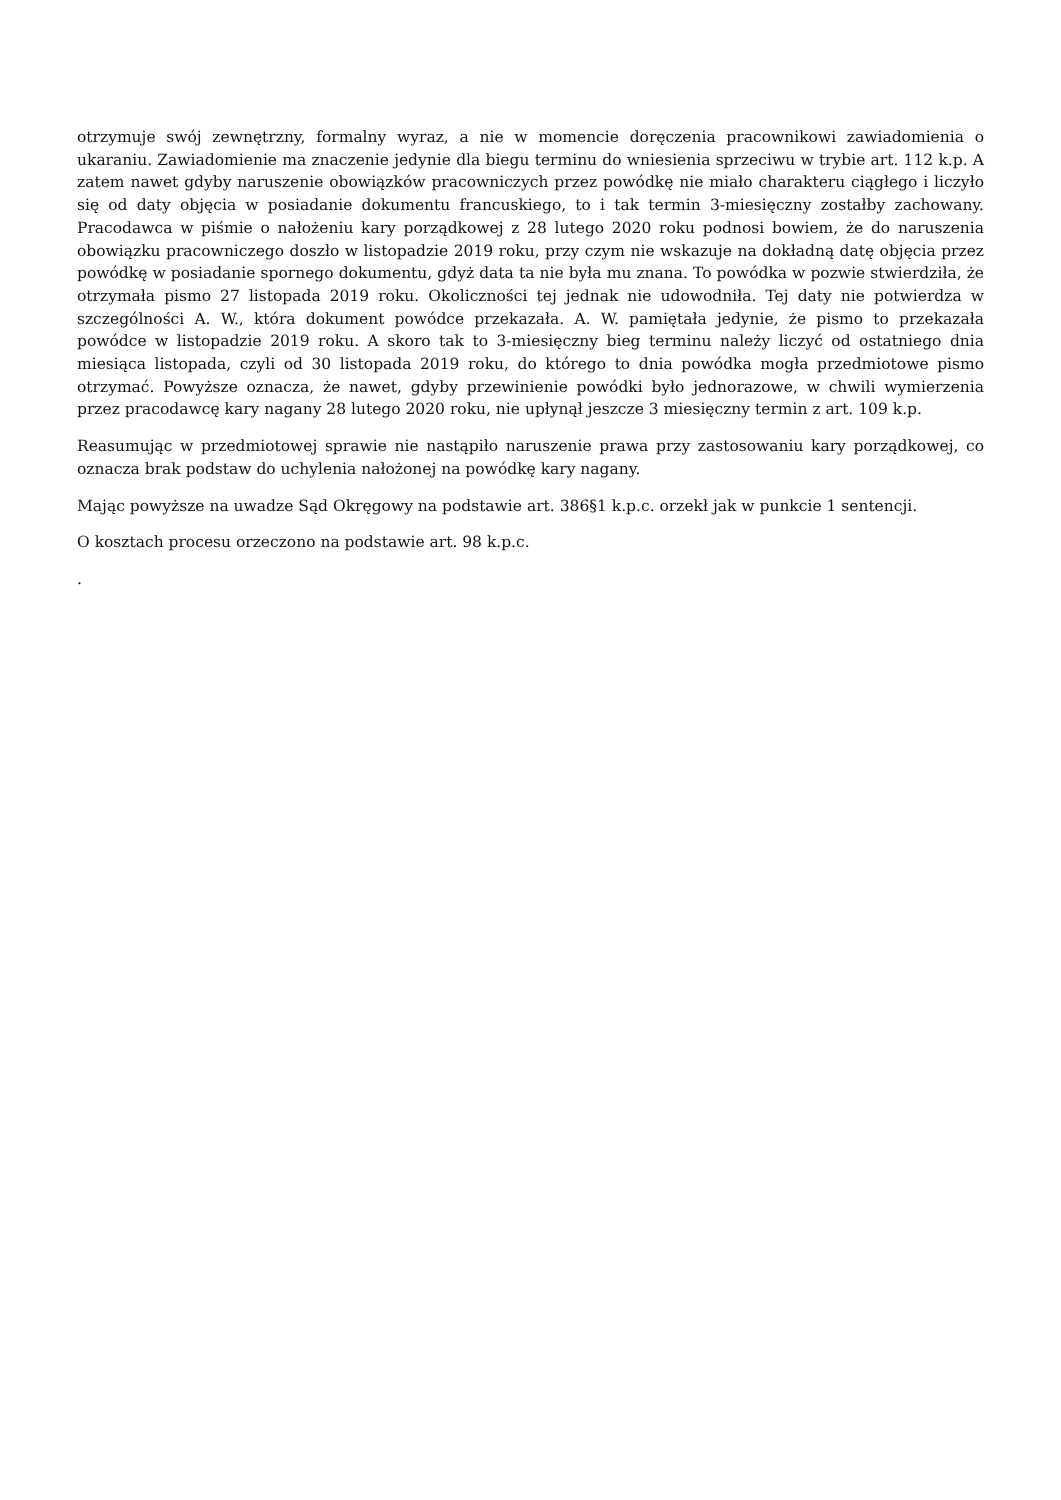otrzymuje swój zewnętrzny, formalny wyraz, a nie w momencie doręczenia pracownikowi zawiadomienia o ukaraniu. Zawiadomienie ma znaczenie jedynie dla biegu terminu do wniesienia sprzeciwu w trybie art. 112 k.p. A zatem nawet gdyby naruszenie obowiązków pracowniczych przez powódkę nie miało charakteru ciągłego i liczyło się od daty objęcia w posiadanie dokumentu francuskiego, to i tak termin 3-miesięczny zostałby zachowany. Pracodawca w piśmie o nałożeniu kary porządkowej z 28 lutego 2020 roku podnosi bowiem, że do naruszenia obowiązku pracowniczego doszło w listopadzie 2019 roku, przy czym nie wskazuje na dokładną datę objęcia przez powódkę w posiadanie spornego dokumentu, gdyż data ta nie była mu znana. To powódka w pozwie stwierdziła, że otrzymała pismo 27 listopada 2019 roku. Okoliczności tej jednak nie udowodniła. Tej daty nie potwierdza w szczególności A. W., która dokument powódce przekazała. A. W. pamiętała jedynie, że pismo to przekazała powódce w listopadzie 2019 roku. A skoro tak to 3-miesięczny bieg terminu należy liczyć od ostatniego dnia miesiąca listopada, czyli od 30 listopada 2019 roku, do którego to dnia powódka mogła przedmiotowe pismo otrzymać. Powyższe oznacza, że nawet, gdyby przewinienie powódki było jednorazowe, w chwili wymierzenia przez pracodawcę kary nagany 28 lutego 2020 roku, nie upłynął jeszcze 3 miesięczny termin z art. 109 k.p.
Reasumując w przedmiotowej sprawie nie nastąpiło naruszenie prawa przy zastosowaniu kary porządkowej, co oznacza brak podstaw do uchylenia nałożonej na powódkę kary nagany.
Mając powyższe na uwadze Sąd Okręgowy na podstawie art. 386§1 k.p.c. orzekł jak w punkcie 1 sentencji.
O kosztach procesu orzeczono na podstawie art. 98 k.p.c.
.